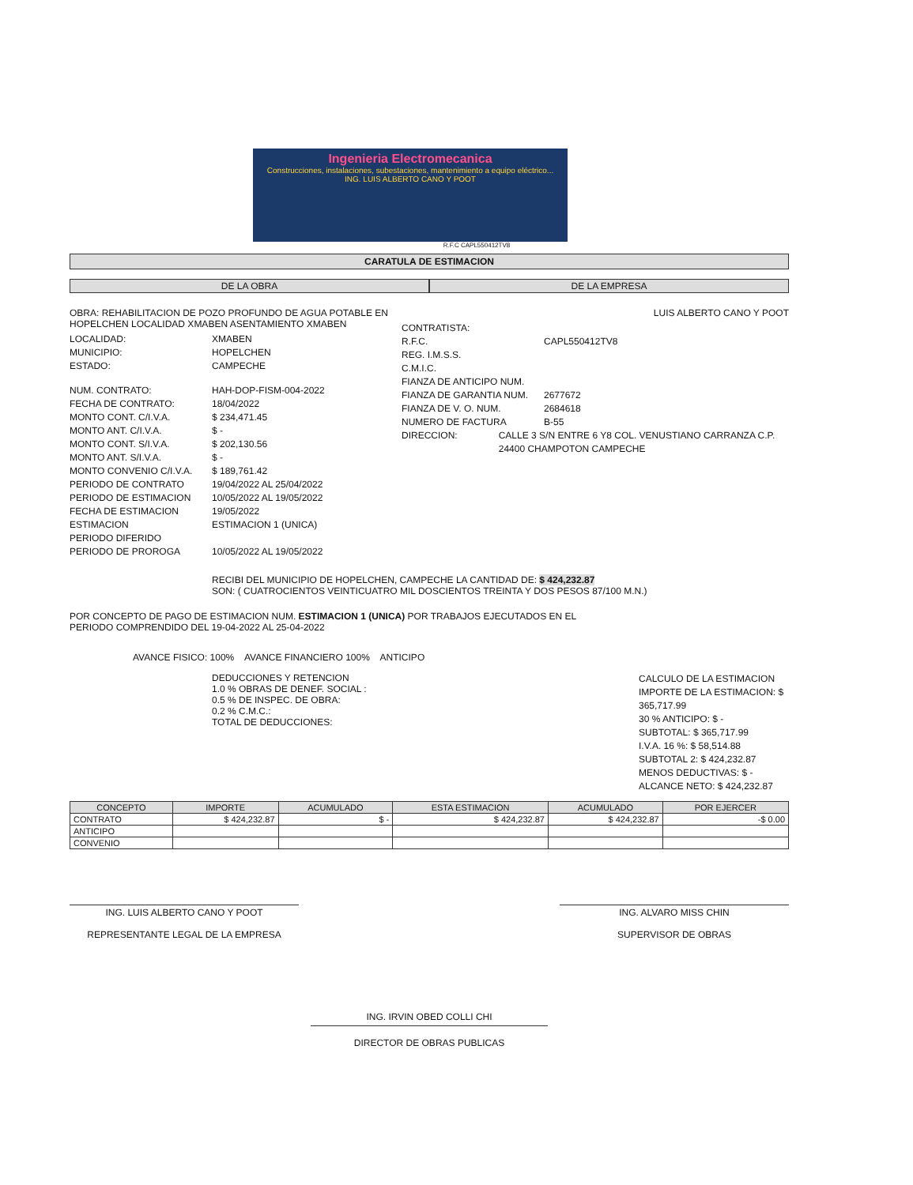Ingenieria Electromecanica
Construcciones, instalaciones, subestaciones, mantenimiento a equipo eléctrico...
ING. LUIS ALBERTO CANO Y POOT
R.F.C CAPL550412TV8
CARATULA DE ESTIMACION
DE LA OBRA DE LA EMPRESA
OBRA: REHABILITACION DE POZO PROFUNDO DE AGUA POTABLE EN HOPELCHEN LOCALIDAD XMABEN ASENTAMIENTO XMABEN
LOCALIDAD: XMABEN
MUNICIPIO: HOPELCHEN
ESTADO: CAMPECHE
NUM. CONTRATO: HAH-DOP-FISM-004-2022
FECHA DE CONTRATO: 18/04/2022
MONTO CONT. C/I.V.A. $ 234,471.45
MONTO ANT. C/I.V.A. $ -
MONTO CONT. S/I.V.A. $ 202,130.56
MONTO ANT. S/I.V.A. $ -
MONTO CONVENIO C/I.V.A. $ 189,761.42
PERIODO DE CONTRATO 19/04/2022 AL 25/04/2022
PERIODO DE ESTIMACION 10/05/2022 AL 19/05/2022
FECHA DE ESTIMACION 19/05/2022
ESTIMACION ESTIMACION 1 (UNICA)
PERIODO DIFERIDO
PERIODO DE PROROGA 10/05/2022 AL 19/05/2022
LUIS ALBERTO CANO Y POOT
CONTRATISTA:
R.F.C. CAPL550412TV8
REG. I.M.S.S.
C.M.I.C.
FIANZA DE ANTICIPO NUM.
FIANZA DE GARANTIA NUM. 2677672
FIANZA DE V. O. NUM. 2684618
NUMERO DE FACTURA B-55
DIRECCION: CALLE 3 S/N ENTRE 6 Y8 COL. VENUSTIANO CARRANZA C.P. 24400 CHAMPOTON CAMPECHE
RECIBI DEL MUNICIPIO DE HOPELCHEN, CAMPECHE LA CANTIDAD DE: $ 424,232.87
SON: ( CUATROCIENTOS VEINTICUATRO MIL DOSCIENTOS TREINTA Y DOS PESOS 87/100 M.N.)
POR CONCEPTO DE PAGO DE ESTIMACION NUM. ESTIMACION 1 (UNICA) POR TRABAJOS EJECUTADOS EN EL
PERIODO COMPRENDIDO DEL 19-04-2022 AL 25-04-2022
AVANCE FISICO: 100% AVANCE FINANCIERO 100% ANTICIPO
DEDUCCIONES Y RETENCION
1.0 % OBRAS DE DENEF. SOCIAL :
0.5 % DE INSPEC. DE OBRA:
0.2 % C.M.C.:
TOTAL DE DEDUCCIONES:
CALCULO DE LA ESTIMACION
IMPORTE DE LA ESTIMACION: $ 365,717.99
30 % ANTICIPO: $ -
SUBTOTAL: $ 365,717.99
I.V.A. 16 %: $ 58,514.88
SUBTOTAL 2: $ 424,232.87
MENOS DEDUCTIVAS: $ -
ALCANCE NETO: $ 424,232.87
| CONCEPTO | IMPORTE | ACUMULADO | ESTA ESTIMACION | ACUMULADO | POR EJERCER |
| --- | --- | --- | --- | --- | --- |
| CONTRATO | $ 424,232.87 | $ - | $ 424,232.87 | $ 424,232.87 | -$ 0.00 |
| ANTICIPO | | | | | |
| CONVENIO | | | | | |
ING. LUIS ALBERTO CANO Y POOT
REPRESENTANTE LEGAL DE LA EMPRESA
ING. ALVARO MISS CHIN
SUPERVISOR DE OBRAS
ING. IRVIN OBED COLLI CHI
DIRECTOR DE OBRAS PUBLICAS